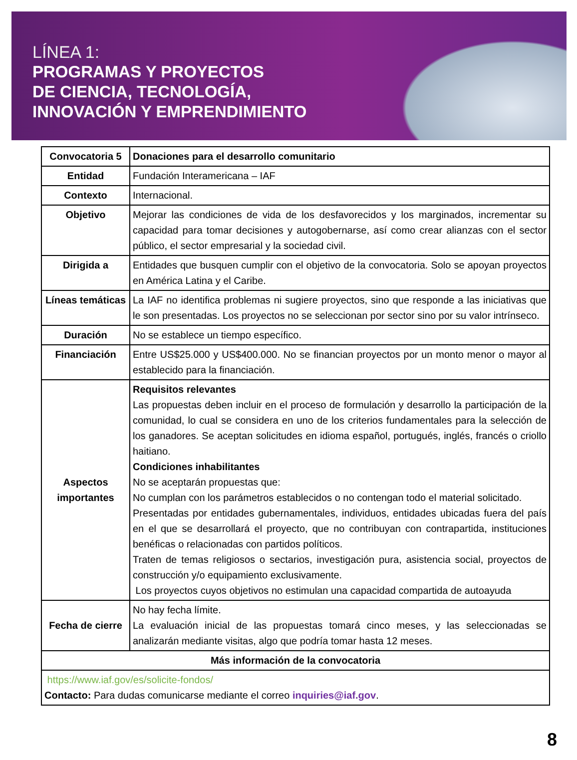LÍNEA 1:
PROGRAMAS Y PROYECTOS
DE CIENCIA, TECNOLOGÍA,
INNOVACIÓN Y EMPRENDIMIENTO
| Convocatoria 5 | Donaciones para el desarrollo comunitario |
| Entidad | Fundación Interamericana – IAF |
| Contexto | Internacional. |
| Objetivo | Mejorar las condiciones de vida de los desfavorecidos y los marginados, incrementar su capacidad para tomar decisiones y autogobernarse, así como crear alianzas con el sector público, el sector empresarial y la sociedad civil. |
| Dirigida a | Entidades que busquen cumplir con el objetivo de la convocatoria. Solo se apoyan proyectos en América Latina y el Caribe. |
| Líneas temáticas | La IAF no identifica problemas ni sugiere proyectos, sino que responde a las iniciativas que le son presentadas. Los proyectos no se seleccionan por sector sino por su valor intrínseco. |
| Duración | No se establece un tiempo específico. |
| Financiación | Entre US$25.000 y US$400.000. No se financian proyectos por un monto menor o mayor al establecido para la financiación. |
| Aspectos importantes | Requisitos relevantes Las propuestas deben incluir en el proceso de formulación y desarrollo la participación de la comunidad, lo cual se considera en uno de los criterios fundamentales para la selección de los ganadores. Se aceptan solicitudes en idioma español, portugués, inglés, francés o criollo haitiano. Condiciones inhabilitantes No se aceptarán propuestas que: No cumplan con los parámetros establecidos o no contengan todo el material solicitado. Presentadas por entidades gubernamentales, individuos, entidades ubicadas fuera del país en el que se desarrollará el proyecto, que no contribuyan con contrapartida, instituciones benéficas o relacionadas con partidos políticos. Traten de temas religiosos o sectarios, investigación pura, asistencia social, proyectos de construcción y/o equipamiento exclusivamente. Los proyectos cuyos objetivos no estimulan una capacidad compartida de autoayuda |
| Fecha de cierre | No hay fecha límite. La evaluación inicial de las propuestas tomará cinco meses, y las seleccionadas se analizarán mediante visitas, algo que podría tomar hasta 12 meses. |
| Más información de la convocatoria | |
| https://www.iaf.gov/es/solicite-fondos/ Contacto: Para dudas comunicarse mediante el correo inquiries@iaf.gov . | |
8